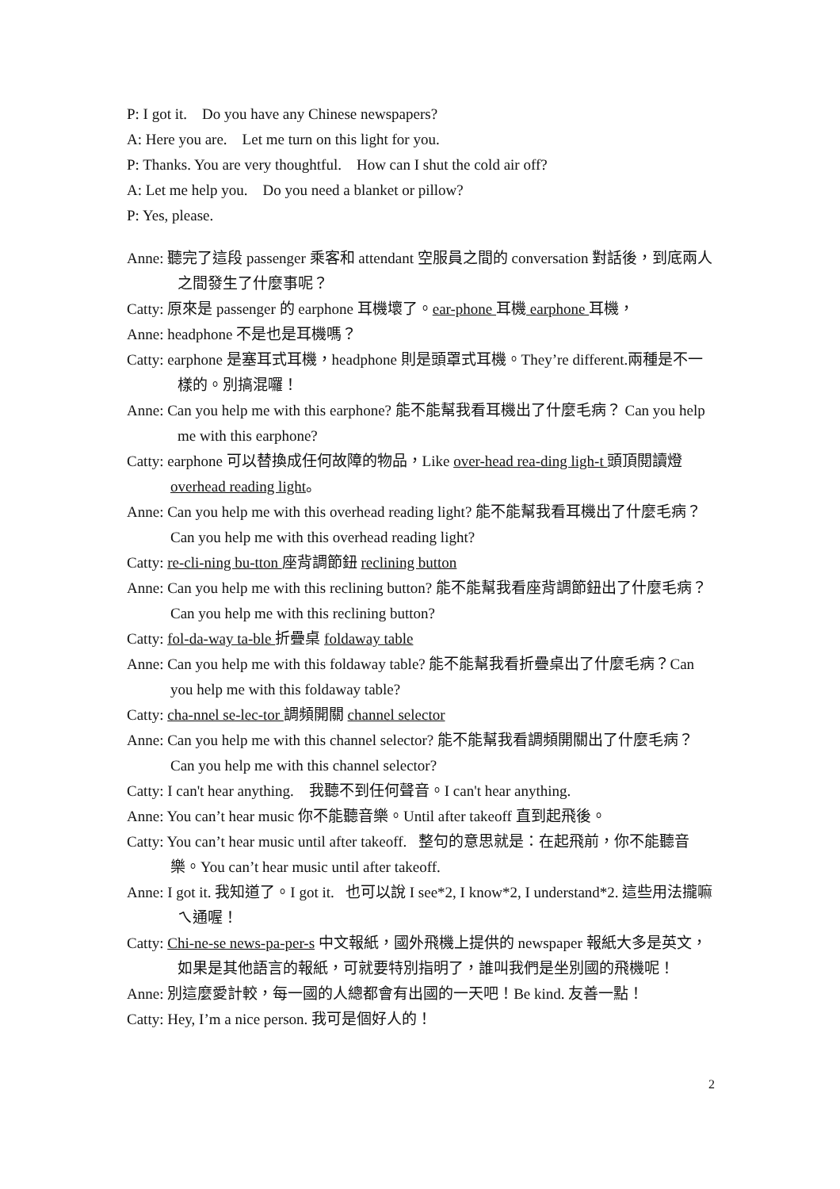P: I got it. Do you have any Chinese newspapers?
A: Here you are. Let me turn on this light for you.
P: Thanks. You are very thoughtful. How can I shut the cold air off?
A: Let me help you. Do you need a blanket or pillow?
P: Yes, please.
Anne: 聽完了這段 passenger 乘客和 attendant 空服員之間的 conversation 對話後，到底兩人之間發生了什麼事呢？
Catty: 原來是 passenger 的 earphone 耳機壞了。ear-phone 耳機 earphone 耳機，
Anne: headphone 不是也是耳機嗎？
Catty: earphone 是塞耳式耳機，headphone 則是頭罩式耳機。They’re different.兩種是不一樣的。別搞混囉！
Anne: Can you help me with this earphone? 能不能幫我看耳機出了什麼毛病？ Can you help me with this earphone?
Catty: earphone 可以替換成任何故障的物品，Like over-head rea-ding ligh-t 頭頂閱讀燈 overhead reading light。
Anne: Can you help me with this overhead reading light? 能不能幫我看耳機出了什麼毛病？Can you help me with this overhead reading light?
Catty: re-cli-ning bu-tton 座背調節鈕 reclining button
Anne: Can you help me with this reclining button? 能不能幫我看座背調節鈕出了什麼毛病？Can you help me with this reclining button?
Catty: fol-da-way ta-ble 折疊桌 foldaway table
Anne: Can you help me with this foldaway table? 能不能幫我看折疊桌出了什麼毛病？Can you help me with this foldaway table?
Catty: cha-nnel se-lec-tor 調頻開關 channel selector
Anne: Can you help me with this channel selector? 能不能幫我看調頻開關出了什麼毛病？Can you help me with this channel selector?
Catty: I can't hear anything. 我聽不到任何聲音。I can't hear anything.
Anne: You can’t hear music 你不能聽音樂。Until after takeoff 直到起飛後。
Catty: You can’t hear music until after takeoff. 整句的意思就是：在起飛前，你不能聽音樂。You can’t hear music until after takeoff.
Anne: I got it. 我知道了。I got it. 也可以說 I see*2, I know*2, I understand*2. 這些用法攏嘛ㄟ通喔！
Catty: Chi-ne-se news-pa-per-s 中文報紙，國外飛機上提供的 newspaper 報紙大多是英文，如果是其他語言的報紙，可就要特別指明了，誰叫我們是坐別國的飛機呢！
Anne: 別這麼愛計較，每一國的人總都會有出國的一天吧！Be kind. 友善一點！
Catty: Hey, I’m a nice person. 我可是個好人的！
2